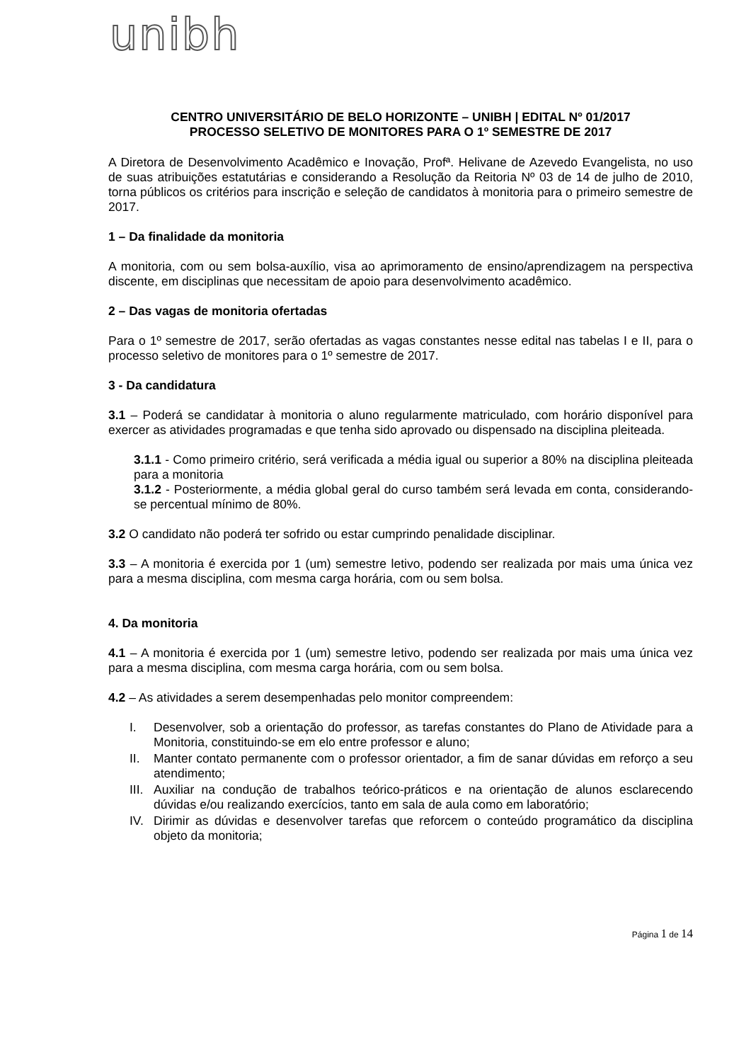unibh
CENTRO UNIVERSITÁRIO DE BELO HORIZONTE – UNIBH | EDITAL Nº 01/2017
PROCESSO SELETIVO DE MONITORES PARA O 1º SEMESTRE DE 2017
A Diretora de Desenvolvimento Acadêmico e Inovação, Profª. Helivane de Azevedo Evangelista, no uso de suas atribuições estatutárias e considerando a Resolução da Reitoria Nº 03 de 14 de julho de 2010, torna públicos os critérios para inscrição e seleção de candidatos à monitoria para o primeiro semestre de 2017.
1 – Da finalidade da monitoria
A monitoria, com ou sem bolsa-auxílio, visa ao aprimoramento de ensino/aprendizagem na perspectiva discente, em disciplinas que necessitam de apoio para desenvolvimento acadêmico.
2 – Das vagas de monitoria ofertadas
Para o 1º semestre de 2017, serão ofertadas as vagas constantes nesse edital nas tabelas I e II, para o processo seletivo de monitores para o 1º semestre de 2017.
3 - Da candidatura
3.1 – Poderá se candidatar à monitoria o aluno regularmente matriculado, com horário disponível para exercer as atividades programadas e que tenha sido aprovado ou dispensado na disciplina pleiteada.
3.1.1 - Como primeiro critério, será verificada a média igual ou superior a 80% na disciplina pleiteada para a monitoria
3.1.2 - Posteriormente, a média global geral do curso também será levada em conta, considerando-se percentual mínimo de 80%.
3.2 O candidato não poderá ter sofrido ou estar cumprindo penalidade disciplinar.
3.3 – A monitoria é exercida por 1 (um) semestre letivo, podendo ser realizada por mais uma única vez para a mesma disciplina, com mesma carga horária, com ou sem bolsa.
4. Da monitoria
4.1 – A monitoria é exercida por 1 (um) semestre letivo, podendo ser realizada por mais uma única vez para a mesma disciplina, com mesma carga horária, com ou sem bolsa.
4.2 – As atividades a serem desempenhadas pelo monitor compreendem:
I. Desenvolver, sob a orientação do professor, as tarefas constantes do Plano de Atividade para a Monitoria, constituindo-se em elo entre professor e aluno;
II. Manter contato permanente com o professor orientador, a fim de sanar dúvidas em reforço a seu atendimento;
III. Auxiliar na condução de trabalhos teórico-práticos e na orientação de alunos esclarecendo dúvidas e/ou realizando exercícios, tanto em sala de aula como em laboratório;
IV. Dirimir as dúvidas e desenvolver tarefas que reforcem o conteúdo programático da disciplina objeto da monitoria;
Página 1 de 14